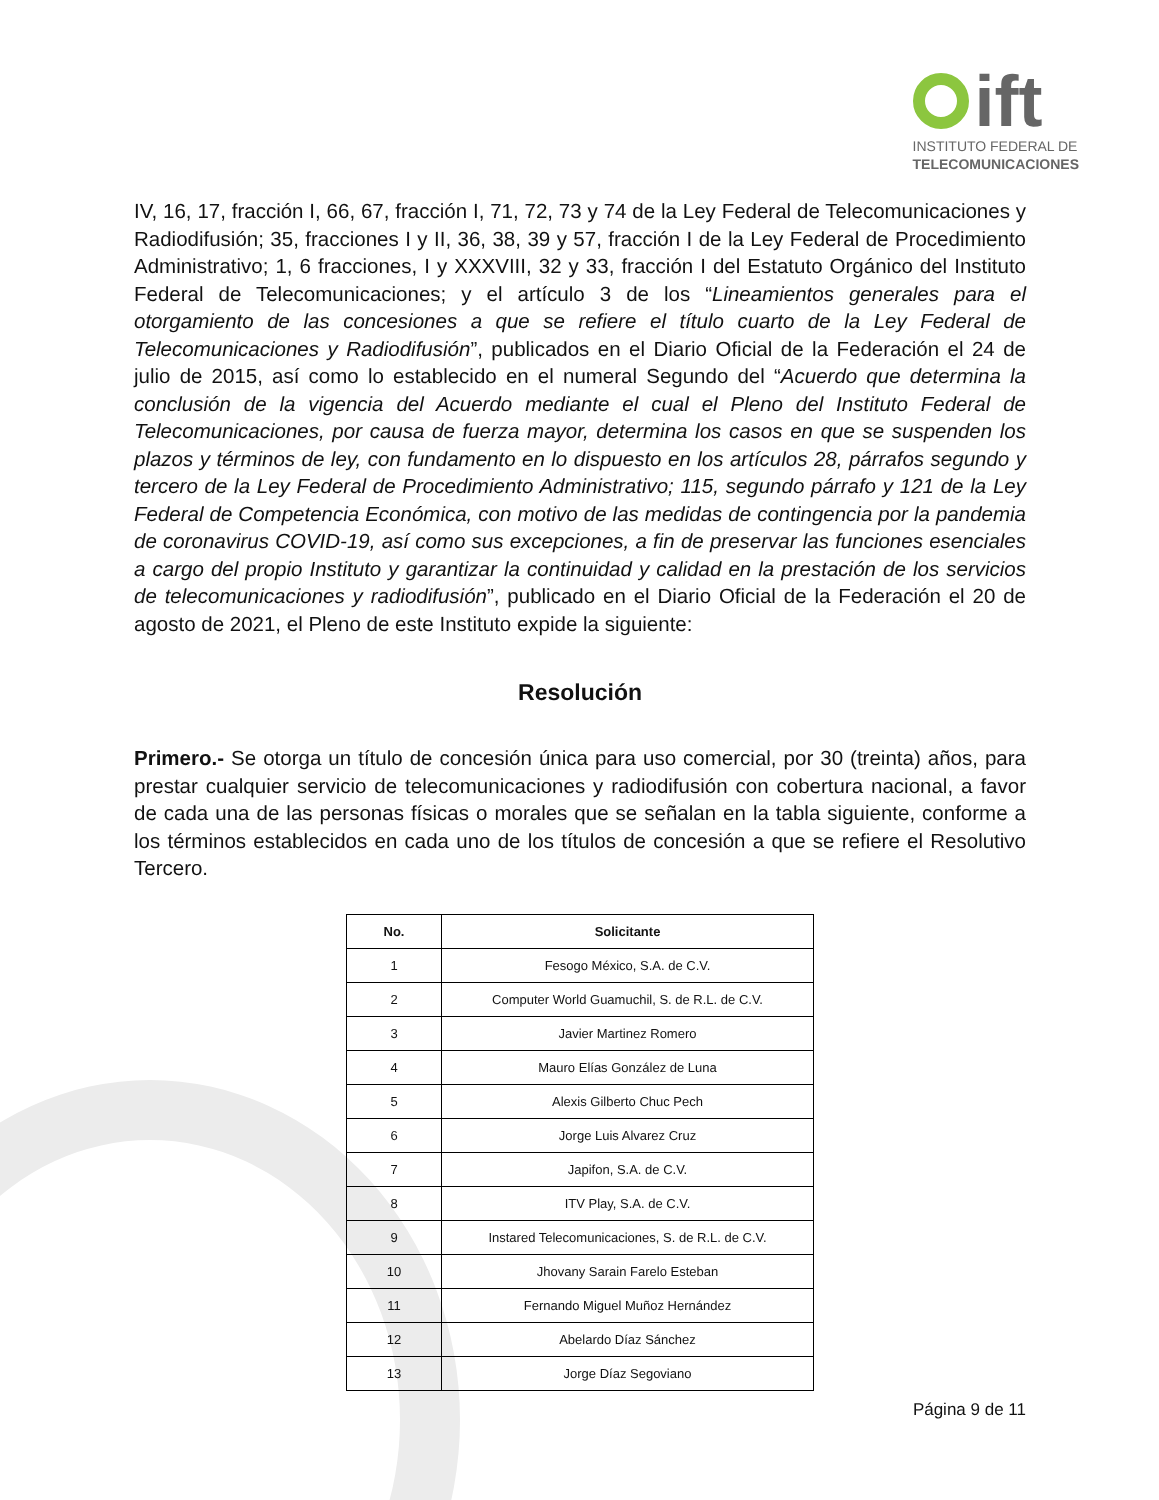ift
INSTITUTO FEDERAL DE
TELECOMUNICACIONES
IV, 16, 17, fracción I, 66, 67, fracción I, 71, 72, 73 y 74 de la Ley Federal de Telecomunicaciones y Radiodifusión; 35, fracciones I y II, 36, 38, 39 y 57, fracción I de la Ley Federal de Procedimiento Administrativo; 1, 6 fracciones, I y XXXVIII, 32 y 33, fracción I del Estatuto Orgánico del Instituto Federal de Telecomunicaciones; y el artículo 3 de los “Lineamientos generales para el otorgamiento de las concesiones a que se refiere el título cuarto de la Ley Federal de Telecomunicaciones y Radiodifusión”, publicados en el Diario Oficial de la Federación el 24 de julio de 2015, así como lo establecido en el numeral Segundo del “Acuerdo que determina la conclusión de la vigencia del Acuerdo mediante el cual el Pleno del Instituto Federal de Telecomunicaciones, por causa de fuerza mayor, determina los casos en que se suspenden los plazos y términos de ley, con fundamento en lo dispuesto en los artículos 28, párrafos segundo y tercero de la Ley Federal de Procedimiento Administrativo; 115, segundo párrafo y 121 de la Ley Federal de Competencia Económica, con motivo de las medidas de contingencia por la pandemia de coronavirus COVID-19, así como sus excepciones, a fin de preservar las funciones esenciales a cargo del propio Instituto y garantizar la continuidad y calidad en la prestación de los servicios de telecomunicaciones y radiodifusión”, publicado en el Diario Oficial de la Federación el 20 de agosto de 2021, el Pleno de este Instituto expide la siguiente:
Resolución
Primero.- Se otorga un título de concesión única para uso comercial, por 30 (treinta) años, para prestar cualquier servicio de telecomunicaciones y radiodifusión con cobertura nacional, a favor de cada una de las personas físicas o morales que se señalan en la tabla siguiente, conforme a los términos establecidos en cada uno de los títulos de concesión a que se refiere el Resolutivo Tercero.
| No. | Solicitante |
| --- | --- |
| 1 | Fesogo México, S.A. de C.V. |
| 2 | Computer World Guamuchil, S. de R.L. de C.V. |
| 3 | Javier Martinez Romero |
| 4 | Mauro Elías González de Luna |
| 5 | Alexis Gilberto Chuc Pech |
| 6 | Jorge Luis Alvarez Cruz |
| 7 | Japifon, S.A. de C.V. |
| 8 | ITV Play, S.A. de C.V. |
| 9 | Instared Telecomunicaciones, S. de R.L. de C.V. |
| 10 | Jhovany Sarain Farelo Esteban |
| 11 | Fernando Miguel Muñoz Hernández |
| 12 | Abelardo Díaz Sánchez |
| 13 | Jorge Díaz Segoviano |
Página 9 de 11